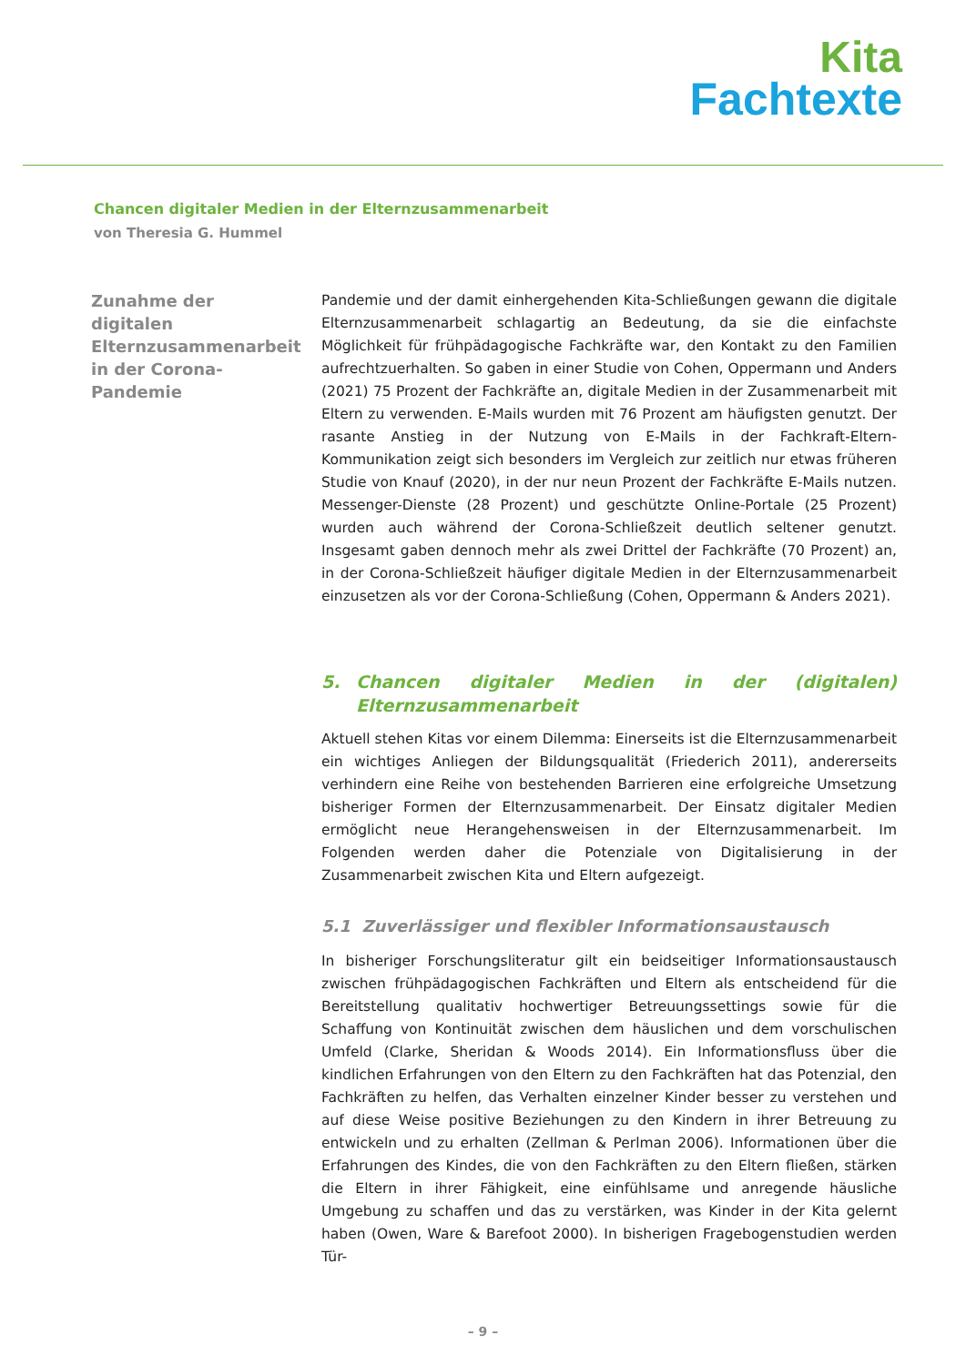Kita
Fachtexte
Chancen digitaler Medien in der Elternzusammenarbeit
von Theresia G. Hummel
Zunahme der digitalen Elternzusammenarbeit in der Corona-Pandemie
Pandemie und der damit einhergehenden Kita-Schließungen gewann die digitale Elternzusammenarbeit schlagartig an Bedeutung, da sie die einfachste Möglichkeit für frühpädagogische Fachkräfte war, den Kontakt zu den Familien aufrechtzuerhalten. So gaben in einer Studie von Cohen, Oppermann und Anders (2021) 75 Prozent der Fachkräfte an, digitale Medien in der Zusammenarbeit mit Eltern zu verwenden. E-Mails wurden mit 76 Prozent am häufigsten genutzt. Der rasante Anstieg in der Nutzung von E-Mails in der Fachkraft-Eltern-Kommunikation zeigt sich besonders im Vergleich zur zeitlich nur etwas früheren Studie von Knauf (2020), in der nur neun Prozent der Fachkräfte E-Mails nutzen. Messenger-Dienste (28 Prozent) und geschützte Online-Portale (25 Prozent) wurden auch während der Corona-Schließzeit deutlich seltener genutzt. Insgesamt gaben dennoch mehr als zwei Drittel der Fachkräfte (70 Prozent) an, in der Corona-Schließzeit häufiger digitale Medien in der Elternzusammenarbeit einzusetzen als vor der Corona-Schließung (Cohen, Oppermann & Anders 2021).
5. Chancen digitaler Medien in der (digitalen) Elternzusammenarbeit
Aktuell stehen Kitas vor einem Dilemma: Einerseits ist die Elternzusammenarbeit ein wichtiges Anliegen der Bildungsqualität (Friederich 2011), andererseits verhindern eine Reihe von bestehenden Barrieren eine erfolgreiche Umsetzung bisheriger Formen der Elternzusammenarbeit. Der Einsatz digitaler Medien ermöglicht neue Herangehensweisen in der Elternzusammenarbeit. Im Folgenden werden daher die Potenziale von Digitalisierung in der Zusammenarbeit zwischen Kita und Eltern aufgezeigt.
5.1 Zuverlässiger und flexibler Informationsaustausch
In bisheriger Forschungsliteratur gilt ein beidseitiger Informationsaustausch zwischen frühpädagogischen Fachkräften und Eltern als entscheidend für die Bereitstellung qualitativ hochwertiger Betreuungssettings sowie für die Schaffung von Kontinuität zwischen dem häuslichen und dem vorschulischen Umfeld (Clarke, Sheridan & Woods 2014). Ein Informationsfluss über die kindlichen Erfahrungen von den Eltern zu den Fachkräften hat das Potenzial, den Fachkräften zu helfen, das Verhalten einzelner Kinder besser zu verstehen und auf diese Weise positive Beziehungen zu den Kindern in ihrer Betreuung zu entwickeln und zu erhalten (Zellman & Perlman 2006). Informationen über die Erfahrungen des Kindes, die von den Fachkräften zu den Eltern fließen, stärken die Eltern in ihrer Fähigkeit, eine einfühlsame und anregende häusliche Umgebung zu schaffen und das zu verstärken, was Kinder in der Kita gelernt haben (Owen, Ware & Barefoot 2000). In bisherigen Fragebogenstudien werden Tür-
– 9 –